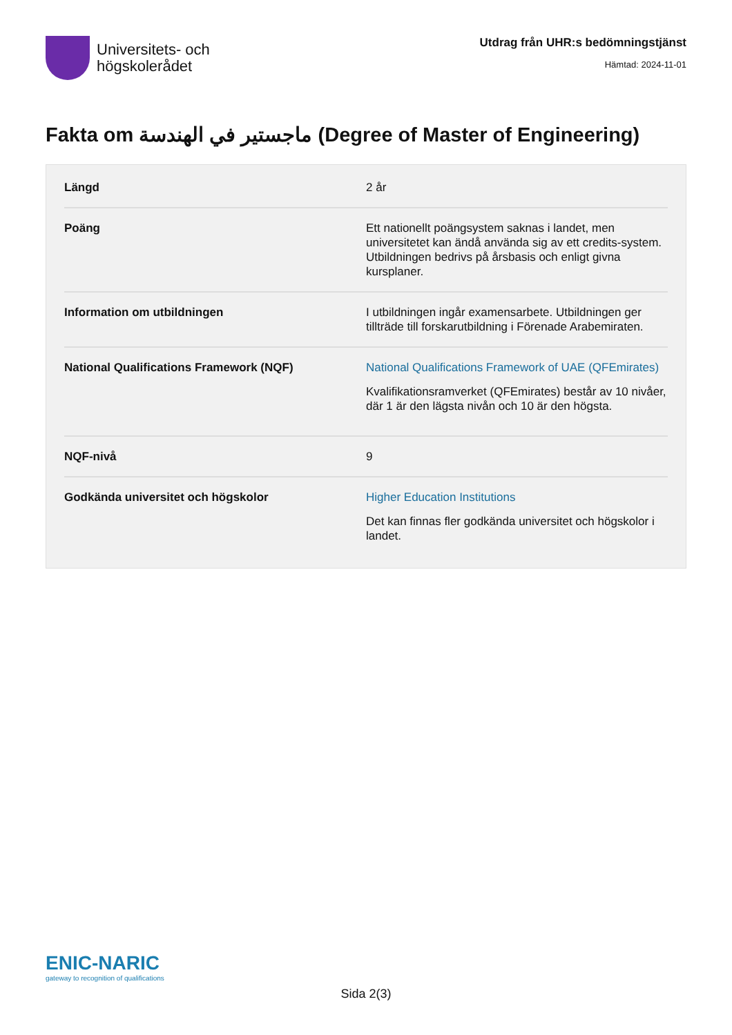Universitets- och
högskolerådet
Utdrag från UHR:s bedömningstjänst
Hämtad: 2024-11-01
Fakta om ماجستير في الهندسة (Degree of Master of Engineering)
| Längd | 2 år |
| Poäng | Ett nationellt poängsystem saknas i landet, men universitetet kan ändå använda sig av ett credits-system. Utbildningen bedrivs på årsbasis och enligt givna kursplaner. |
| Information om utbildningen | I utbildningen ingår examensarbete. Utbildningen ger tillträde till forskarutbildning i Förenade Arabemiraten. |
| National Qualifications Framework (NQF) | National Qualifications Framework of UAE (QFEmirates) Kvalifikationsramverket (QFEmirates) består av 10 nivåer, där 1 är den lägsta nivån och 10 är den högsta. |
| NQF-nivå | 9 |
| Godkända universitet och högskolor | Higher Education Institutions Det kan finnas fler godkända universitet och högskolor i landet. |
ENIC-NARIC
gateway to recognition of qualifications
Sida 2(3)